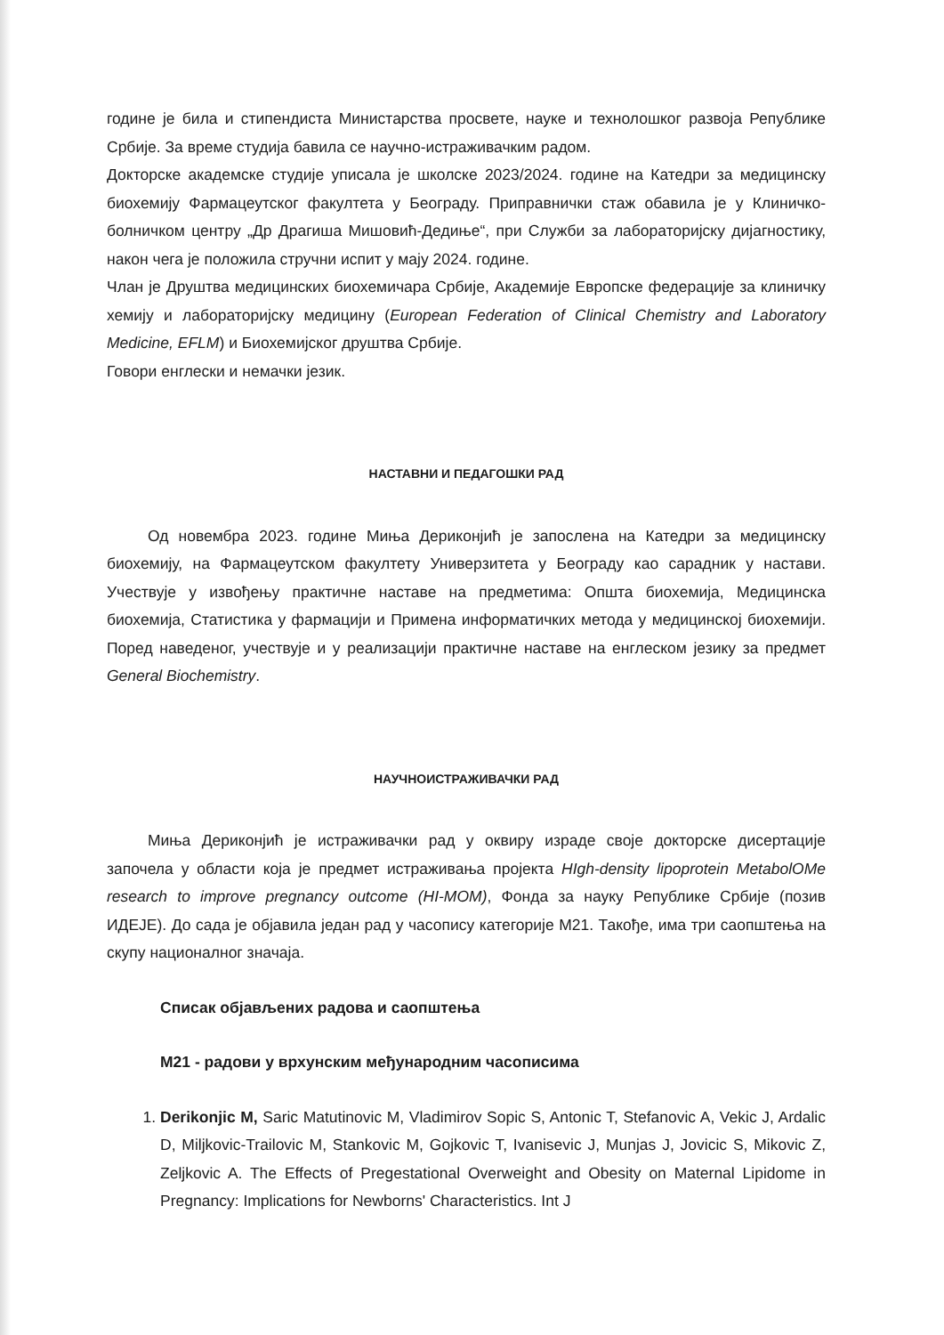године је била и стипендиста Министарства просвете, науке и технолошког развоја Републике Србије. За време студија бавила се научно-истраживачким радом.
Докторске академске студије уписала је школске 2023/2024. године на Катедри за медицинску биохемију Фармацеутског факултета у Београду. Приправнички стаж обавила је у Клиничко-болничком центру „Др Драгиша Мишовић-Дедиње“, при Служби за лабораторијску дијагностику, након чега је положила стручни испит у мају 2024. године.
Члан је Друштва медицинских биохемичара Србије, Академије Европске федерације за клиничку хемију и лабораторијску медицину (European Federation of Clinical Chemistry and Laboratory Medicine, EFLM) и Биохемијског друштва Србије.
Говори енглески и немачки језик.
НАСТАВНИ И ПЕДАГОШКИ РАД
Од новембра 2023. године Мињa Дериконјић је запослена на Катедри за медицинску биохемију, на Фармацеутском факултету Универзитета у Београду као сарадник у настави. Учествује у извођењу практичне наставе на предметима: Општа биохемија, Медицинска биохемија, Статистика у фармацији и Примена информатичких метода у медицинској биохемији. Поред наведеног, учествује и у реализацији практичне наставе на енглеском језику за предмет General Biochemistry.
НАУЧНОИСТРАЖИВАЧКИ РАД
Мињa Дериконјић је истраживачки рад у оквиру израде своје докторске дисертације започела у области која је предмет истраживања пројекта HIgh-density lipoprotein MetabolOMe research to improve pregnancy outcome (HI-MOM), Фонда за науку Републике Србије (позив ИДЕЈЕ). До сада је објавила један рад у часопису категорије М21. Такође, има три саопштења на скупу националног значаја.
Списак објављених радова и саопштења
М21 - радови у врхунским међународним часописима
1. Derikonjic M, Saric Matutinovic M, Vladimirov Sopic S, Antonic T, Stefanovic A, Vekic J, Ardalic D, Miljkovic-Trailovic M, Stankovic M, Gojkovic T, Ivanisevic J, Munjas J, Jovicic S, Mikovic Z, Zeljkovic A. The Effects of Pregestational Overweight and Obesity on Maternal Lipidome in Pregnancy: Implications for Newborns' Characteristics. Int J